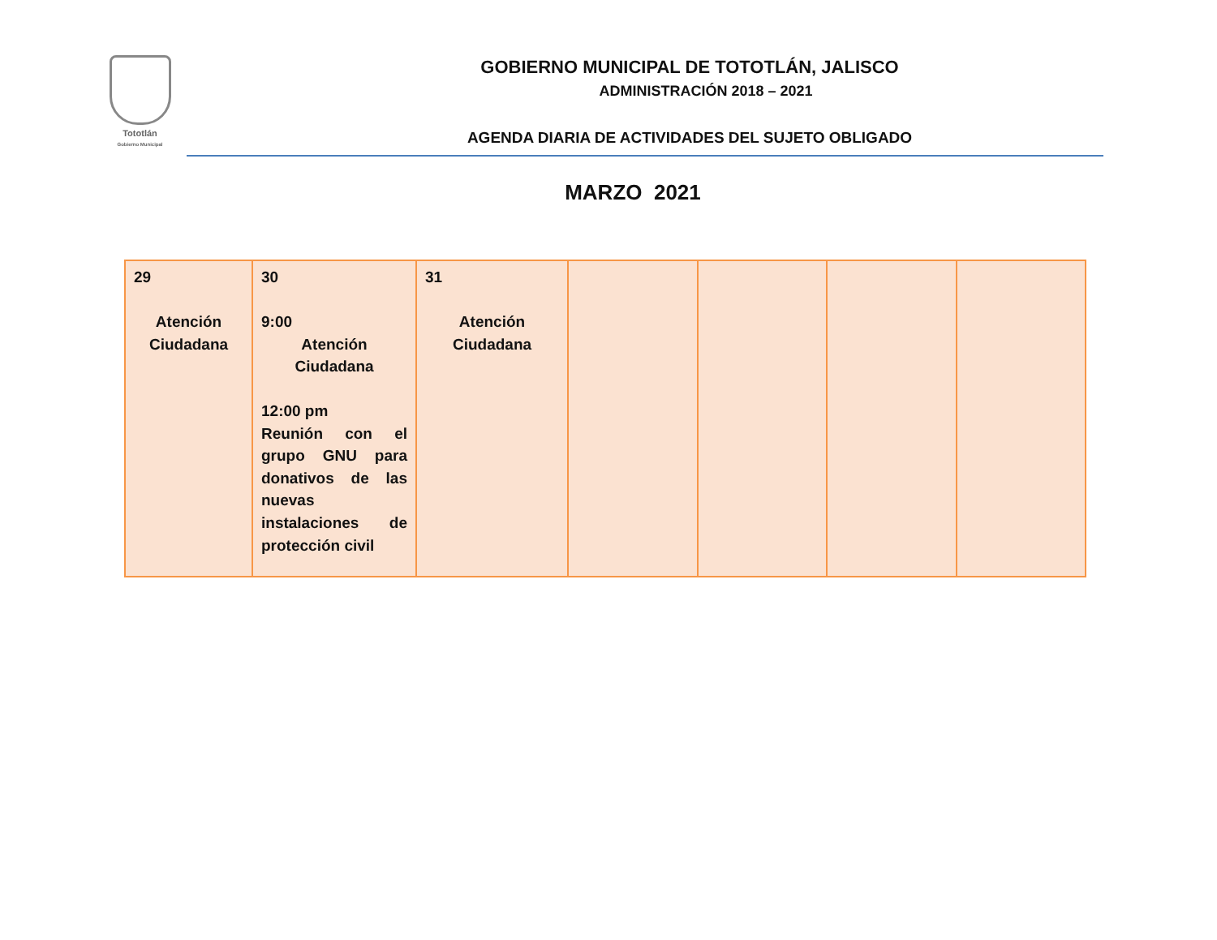Tototlán
Gobierno Municipal
GOBIERNO MUNICIPAL DE TOTOTLÁN, JALISCO
ADMINISTRACIÓN 2018 – 2021
AGENDA DIARIA DE ACTIVIDADES DEL SUJETO OBLIGADO
MARZO 2021
| 29 Atención Ciudadana | 30 9:00 Atención Ciudadana 12:00 pm Reunión con el grupo GNU para donativos de las nuevas instalaciones de protección civil | 31 Atención Ciudadana | | | | |